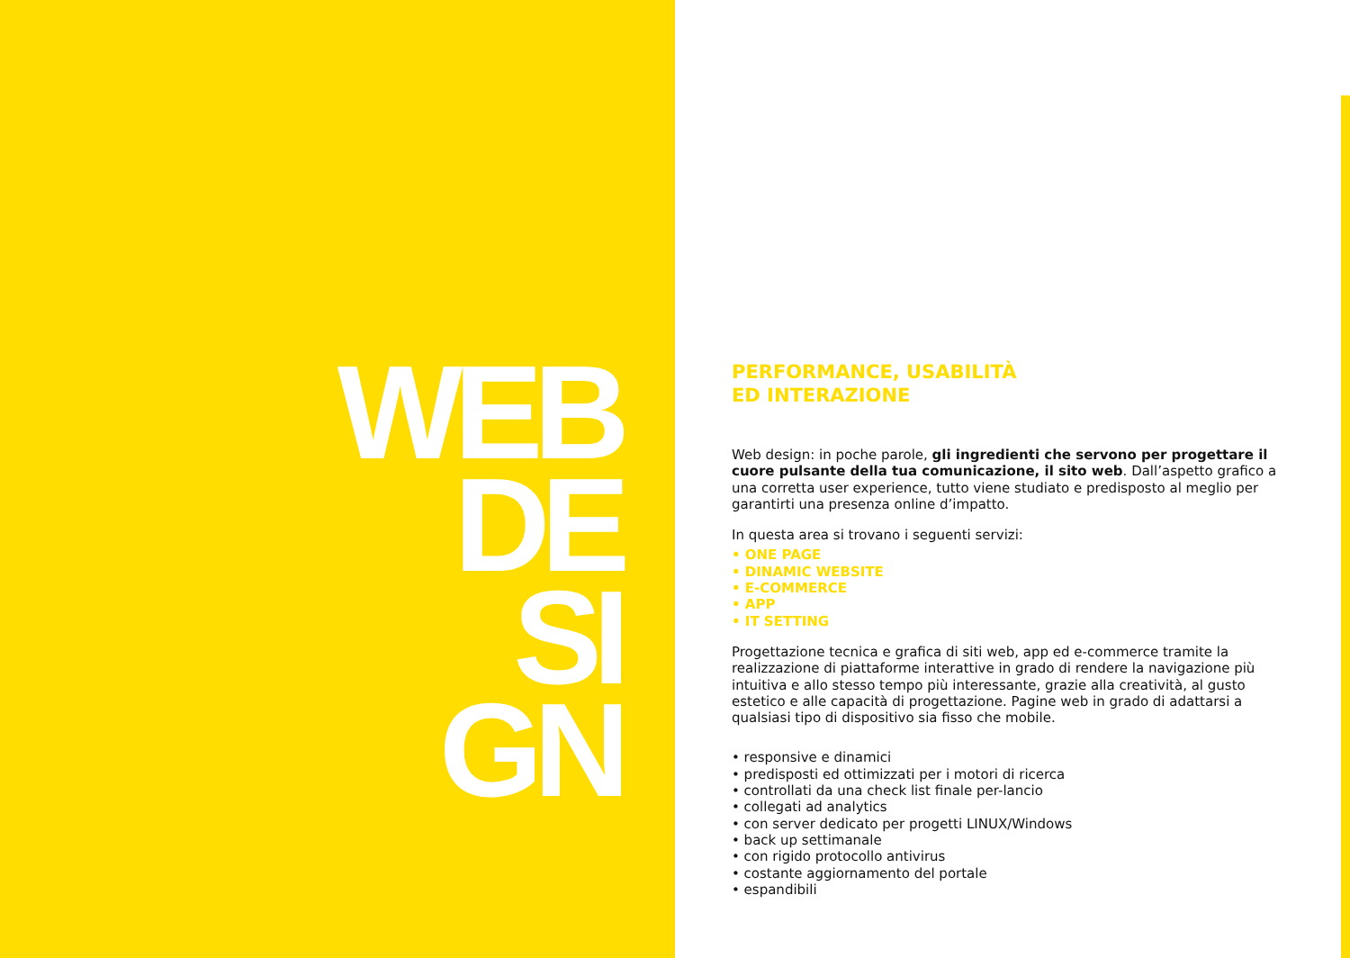WEB
DE
SI
GN
PERFORMANCE, USABILITÀ
ED INTERAZIONE
Web design: in poche parole, gli ingredienti che servono per progettare il cuore pulsante della tua comunicazione, il sito web. Dall’aspetto grafico a una corretta user experience, tutto viene studiato e predisposto al meglio per garantirti una presenza online d’impatto.
In questa area si trovano i seguenti servizi:
• ONE PAGE
• DINAMIC WEBSITE
• E-COMMERCE
• APP
• IT SETTING
Progettazione tecnica e grafica di siti web, app ed e-commerce tramite la realizzazione di piattaforme interattive in grado di rendere la navigazione più intuitiva e allo stesso tempo più interessante, grazie alla creatività, al gusto estetico e alle capacità di progettazione. Pagine web in grado di adattarsi a qualsiasi tipo di dispositivo sia fisso che mobile.
• responsive e dinamici
• predisposti ed ottimizzati per i motori di ricerca
• controllati da una check list finale per-lancio
• collegati ad analytics
• con server dedicato per progetti LINUX/Windows
• back up settimanale
• con rigido protocollo antivirus
• costante aggiornamento del portale
• espandibili